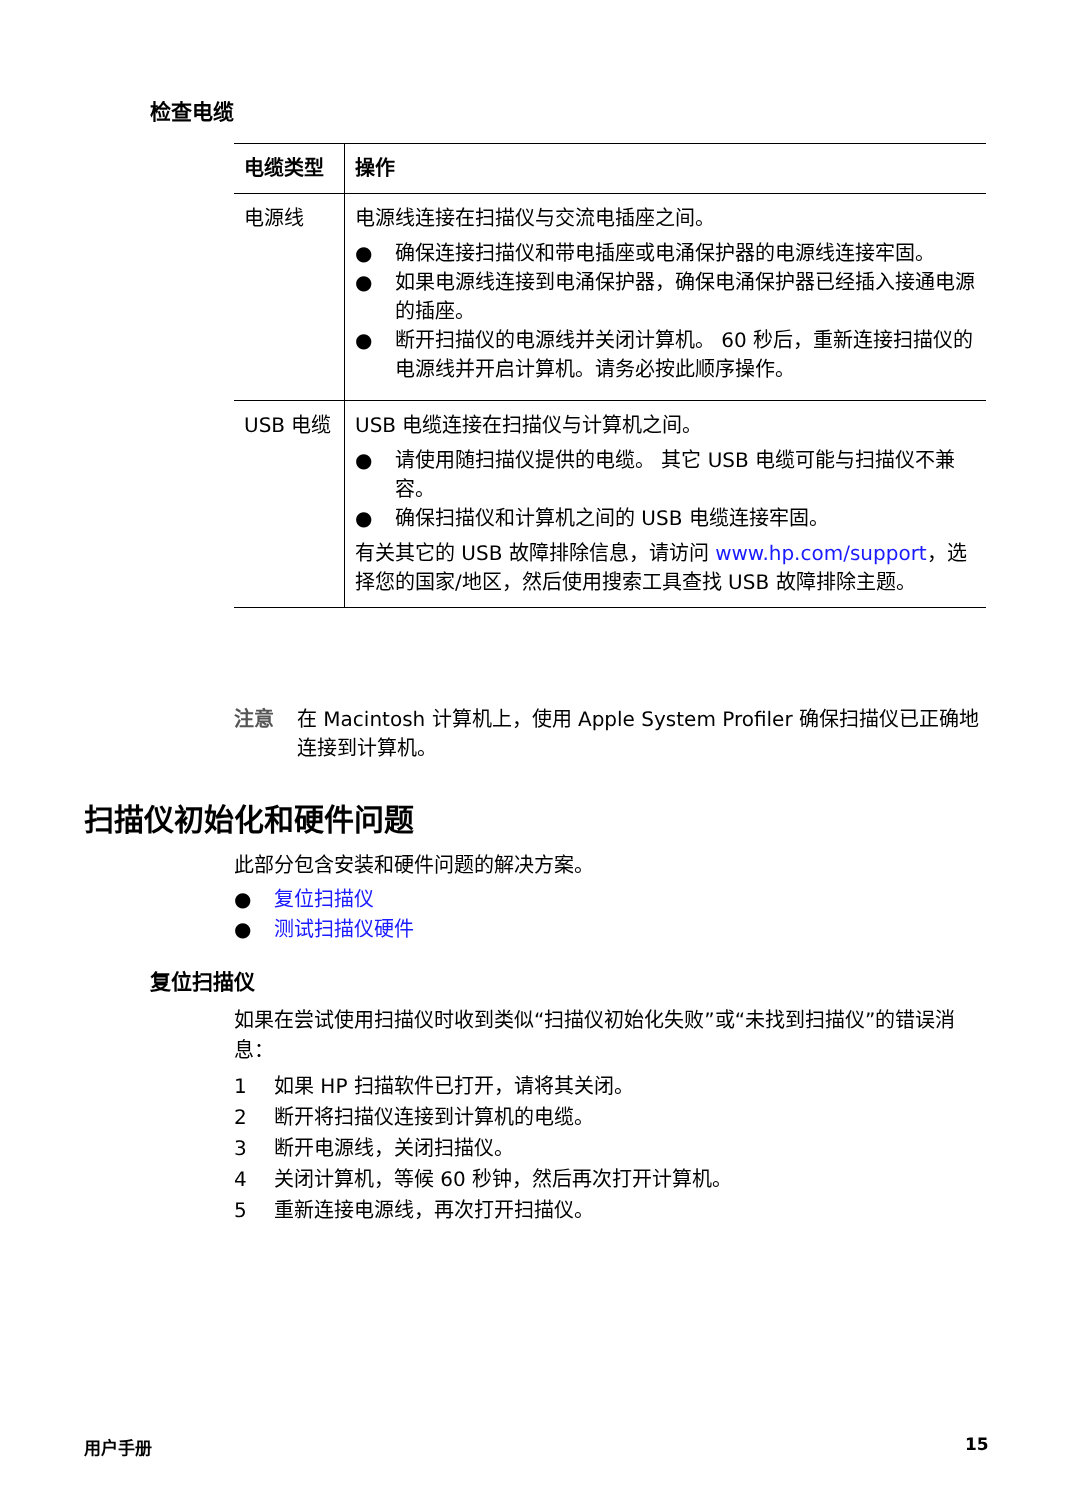检查电缆
| 电缆类型 | 操作 |
| --- | --- |
| 电源线 | 电源线连接在扫描仪与交流电插座之间。 ● 确保连接扫描仪和带电插座或电涌保护器的电源线连接牢固。 ● 如果电源线连接到电涌保护器，确保电涌保护器已经插入接通电源的插座。 ● 断开扫描仪的电源线并关闭计算机。 60 秒后，重新连接扫描仪的电源线并开启计算机。请务必按此顺序操作。 |
| USB 电缆 | USB 电缆连接在扫描仪与计算机之间。 ● 请使用随扫描仪提供的电缆。 其它 USB 电缆可能与扫描仪不兼容。 ● 确保扫描仪和计算机之间的 USB 电缆连接牢固。 有关其它的 USB 故障排除信息，请访问 www.hp.com/support ，选择您的国家/地区，然后使用搜索工具查找 USB 故障排除主题。 |
注意 在 Macintosh 计算机上，使用 Apple System Profiler 确保扫描仪已正确地连接到计算机。
扫描仪初始化和硬件问题
此部分包含安装和硬件问题的解决方案。
● 复位扫描仪
● 测试扫描仪硬件
复位扫描仪
如果在尝试使用扫描仪时收到类似“扫描仪初始化失败”或“未找到扫描仪”的错误消息：
1 如果 HP 扫描软件已打开，请将其关闭。
2 断开将扫描仪连接到计算机的电缆。
3 断开电源线，关闭扫描仪。
4 关闭计算机，等候 60 秒钟，然后再次打开计算机。
5 重新连接电源线，再次打开扫描仪。
用户手册 15